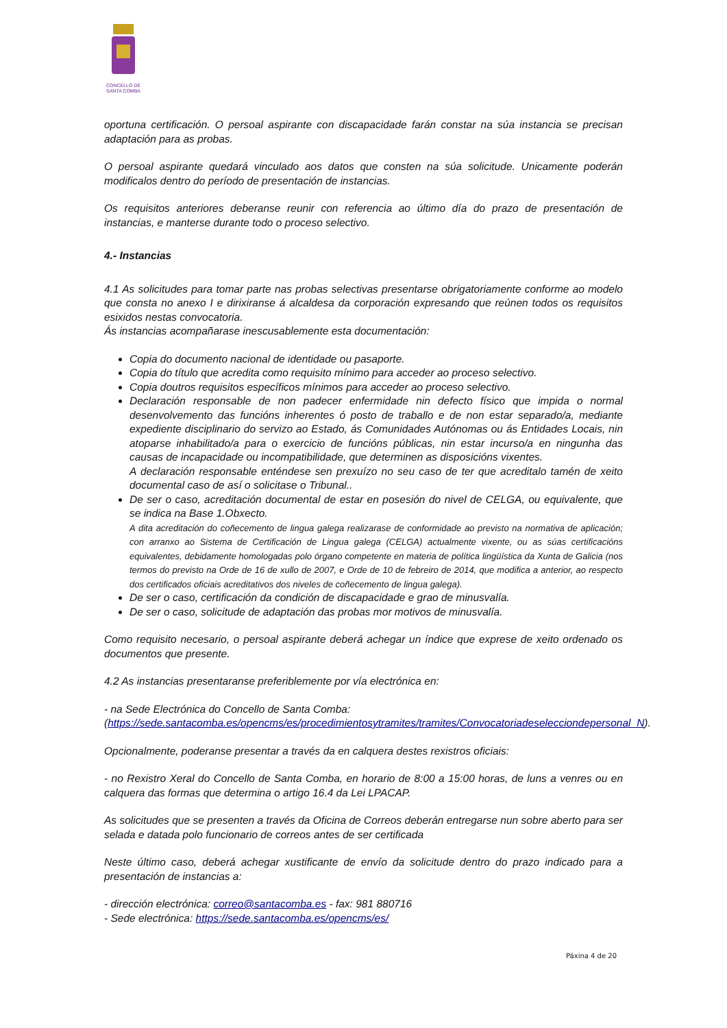CONCELLO DE
SANTA COMBA
oportuna certificación. O persoal aspirante con discapacidade farán constar na súa instancia se precisan adaptación para as probas.
O persoal aspirante quedará vinculado aos datos que consten na súa solicitude. Unicamente poderán modificalos dentro do período de presentación de instancias.
Os requisitos anteriores deberanse reunir con referencia ao último día do prazo de presentación de instancias, e manterse durante todo o proceso selectivo.
4.- Instancias
4.1 As solicitudes para tomar parte nas probas selectivas presentarse obrigatoriamente conforme ao modelo que consta no anexo I e dirixiranse á alcaldesa da corporación expresando que reúnen todos os requisitos esixidos nestas convocatoria.
Ás instancias acompañarase inescusablemente esta documentación:
Copia do documento nacional de identidade ou pasaporte.
Copia do título que acredita como requisito mínimo para acceder ao proceso selectivo.
Copia doutros requisitos específicos mínimos para acceder ao proceso selectivo.
Declaración responsable de non padecer enfermidade nin defecto físico que impida o normal desenvolvemento das funcións inherentes ó posto de traballo e de non estar separado/a, mediante expediente disciplinario do servizo ao Estado, ás Comunidades Autónomas ou ás Entidades Locais, nin atoparse inhabilitado/a para o exercicio de funcións públicas, nin estar incurso/a en ningunha das causas de incapacidade ou incompatibilidade, que determinen as disposicións vixentes.
A declaración responsable enténdese sen prexuízo no seu caso de ter que acreditalo tamén de xeito documental caso de así o solicitase o Tribunal..
De ser o caso, acreditación documental de estar en posesión do nivel de CELGA, ou equivalente, que se indica na Base 1.Obxecto.
A dita acreditación do coñecemento de lingua galega realizarase de conformidade ao previsto na normativa de aplicación; con arranxo ao Sistema de Certificación de Lingua galega (CELGA) actualmente vixente, ou as súas certificacións equivalentes, debidamente homologadas polo órgano competente en materia de política lingüística da Xunta de Galicia (nos termos do previsto na Orde de 16 de xullo de 2007, e Orde de 10 de febreiro de 2014, que modifica a anterior, ao respecto dos certificados oficiais acreditativos dos niveles de coñecemento de lingua galega).
De ser o caso, certificación da condición de discapacidade e grao de minusvalía.
De ser o caso, solicitude de adaptación das probas mor motivos de minusvalía.
Como requisito necesario, o persoal aspirante deberá achegar un índice que exprese de xeito ordenado os documentos que presente.
4.2 As instancias presentaranse preferiblemente por vía electrónica en:
- na Sede Electrónica do Concello de Santa Comba:
(https://sede.santacomba.es/opencms/es/procedimientosytramites/tramites/Convocatoriadeselecciondepersonal_N).
Opcionalmente, poderanse presentar a través da en calquera destes rexistros oficiais:
- no Rexistro Xeral do Concello de Santa Comba, en horario de 8:00 a 15:00 horas, de luns a venres ou en calquera das formas que determina o artigo 16.4 da Lei LPACAP.
As solicitudes que se presenten a través da Oficina de Correos deberán entregarse nun sobre aberto para ser selada e datada polo funcionario de correos antes de ser certificada
Neste último caso, deberá achegar xustificante de envío da solicitude dentro do prazo indicado para a presentación de instancias a:
- dirección electrónica: correo@santacomba.es - fax: 981 880716
- Sede electrónica: https://sede.santacomba.es/opencms/es/
Páxina 4 de 20